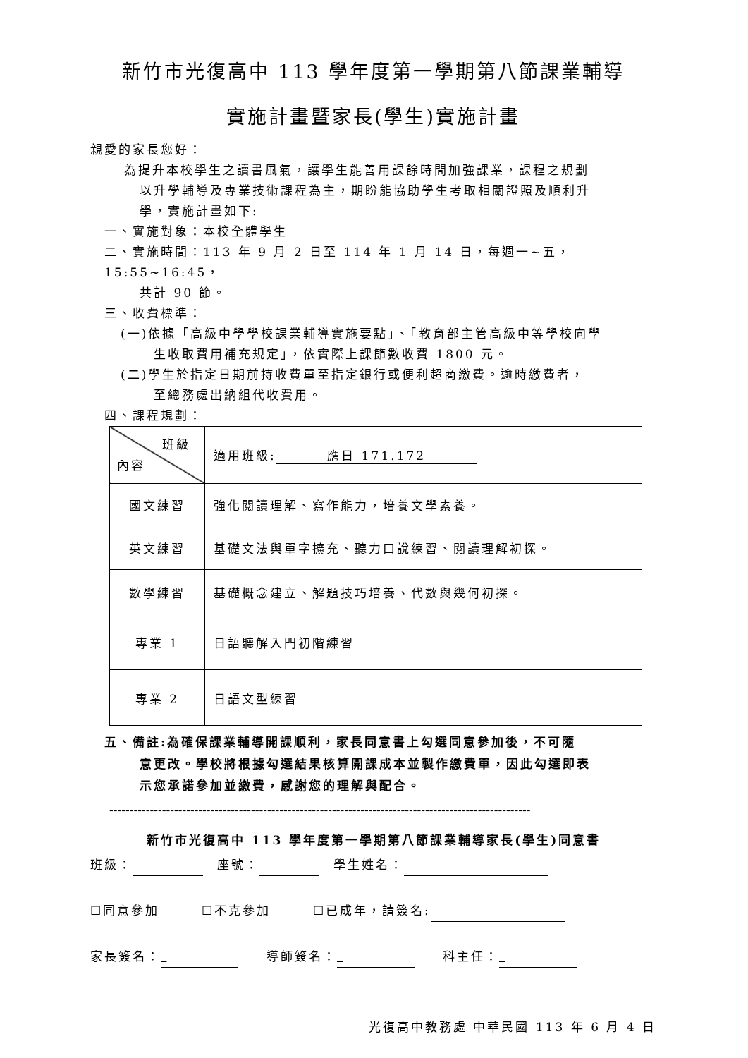新竹市光復高中 113 學年度第一學期第八節課業輔導
實施計畫暨家長(學生)實施計畫
親愛的家長您好：
為提升本校學生之讀書風氣，讓學生能善用課餘時間加強課業，課程之規劃
以升學輔導及專業技術課程為主，期盼能協助學生考取相關證照及順利升
學，實施計畫如下:
一、實施對象：本校全體學生
二、實施時間：113 年 9 月 2 日至 114 年 1 月 14 日，每週一~五，15:55~16:45，
共計 90 節。
三、收費標準：
(一)依據「高級中學學校課業輔導實施要點」、「教育部主管高級中等學校向學
生收取費用補充規定」，依實際上課節數收費 1800 元。
(二)學生於指定日期前持收費單至指定銀行或便利超商繳費。逾時繳費者，
至總務處出納組代收費用。
四、課程規劃：
| 班級 內容 | 適用班級: 應日 171.172 |
| 國文練習 | 強化閱讀理解、寫作能力，培養文學素養。 |
| 英文練習 | 基礎文法與單字擴充、聽力口說練習、閱讀理解初探。 |
| 數學練習 | 基礎概念建立、解題技巧培養、代數與幾何初探。 |
| 專業 1 | 日語聽解入門初階練習 |
| 專業 2 | 日語文型練習 |
五、備註:為確保課業輔導開課順利，家長同意書上勾選同意參加後，不可隨
意更改。學校將根據勾選結果核算開課成本並製作繳費單，因此勾選即表
示您承諾參加並繳費，感謝您的理解與配合。
--------------------------------------------------------------------------------------------------------
新竹市光復高中 113 學年度第一學期第八節課業輔導家長(學生)同意書
班級： 　座號： 　學生姓名：
☐同意參加　　　☐不克參加　　　☐已成年，請簽名:
家長簽名： 　　導師簽名： 　　科主任：
光復高中教務處 中華民國 113 年 6 月 4 日